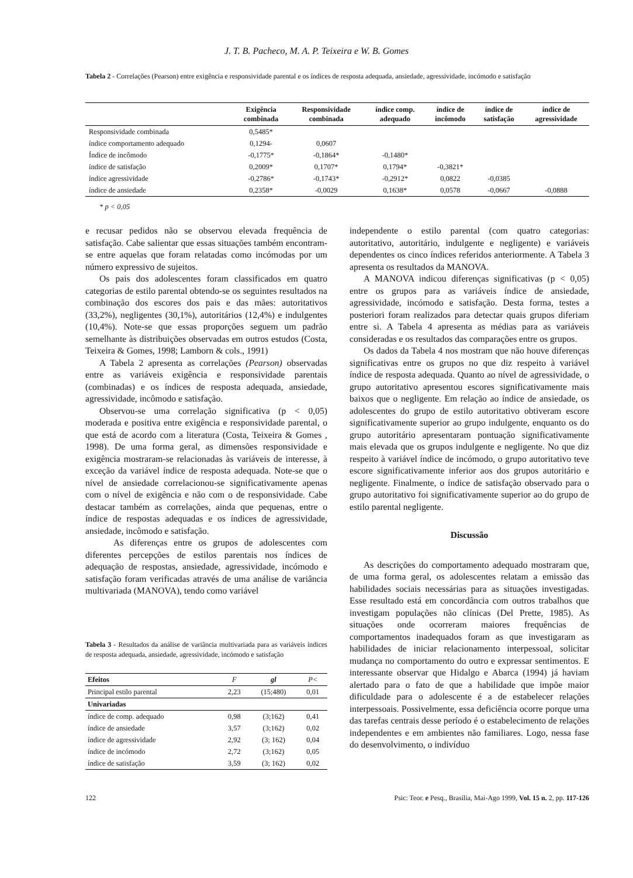J. T. B. Pacheco, M. A. P. Teixeira e W. B. Gomes
Tabela 2 - Correlações (Pearson) entre exigência e responsividade parental e os índices de resposta adequada, ansiedade, agressividade, incómodo e satisfação
| | Exigência combinada | Responsividade combinada | índice comp. adequado | índice de incômodo | índice de satisfação | índice de agressividade |
| --- | --- | --- | --- | --- | --- | --- |
| Responsividade combinada | 0,5485* | | | | | |
| índice comportamento adequado | 0,1294- | 0,0607 | | | | |
| Índice de incômodo | -0,1775* | -0,1864* | -0,1480* | | | |
| índice de satisfação | 0,2009* | 0,1707* | 0,1794* | -0,3821* | | |
| índice agressividade | -0,2786* | -0,1743* | -0,2912* | 0,0822 | -0,0385 | |
| índice de ansiedade | 0,2358* | -0,0029 | 0,1638* | 0,0578 | -0,0667 | -0,0888 |
* p < 0,05
e recusar pedidos não se observou elevada frequência de satisfação. Cabe salientar que essas situações também encontram-se entre aquelas que foram relatadas como incómodas por um número expressivo de sujeitos.
Os pais dos adolescentes foram classificados em quatro categorias de estilo parental obtendo-se os seguintes resultados na combinação dos escores dos pais e das mães: autoritativos (33,2%), negligentes (30,1%), autoritários (12,4%) e indulgentes (10,4%). Note-se que essas proporções seguem um padrão semelhante às distribuições observadas em outros estudos (Costa, Teixeira & Gomes, 1998; Lamborn & cols., 1991)
A Tabela 2 apresenta as correlações (Pearson) observadas entre as variáveis exigência e responsividade parentais (combinadas) e os índices de resposta adequada, ansiedade, agressividade, incômodo e satisfação.
Observou-se uma correlação significativa (p < 0,05) moderada e positiva entre exigência e responsividade parental, o que está de acordo com a literatura (Costa, Teixeira & Gomes , 1998). De uma forma geral, as dimensões responsividade e exigência mostraram-se relacionadas às variáveis de interesse, à exceção da variável índice de resposta adequada. Note-se que o nível de ansiedade correlacionou-se significativamente apenas com o nível de exigência e não com o de responsividade. Cabe destacar também as correlações, ainda que pequenas, entre o índice de respostas adequadas e os índices de agressividade, ansiedade, incômodo e satisfação.
As diferenças entre os grupos de adolescentes com diferentes percepções de estilos parentais nos índices de adequação de respostas, ansiedade, agressividade, incómodo e satisfação foram verificadas através de uma análise de variância multivariada (MANOVA), tendo como variável
Tabela 3 - Resultados da análise de variância multivariada para as variáveis índices de resposta adequada, ansiedade, agressividade, incómodo e satisfação
| Efeitos | F | gl | P< |
| --- | --- | --- | --- |
| Principal estilo parental | 2,23 | (15;480) | 0,01 |
| Univariadas | | | |
| índice de comp. adequado | 0,98 | (3;162) | 0,41 |
| índice de ansiedade | 3,57 | (3;162) | 0,02 |
| índice de agressividade | 2,92 | (3; 162) | 0,04 |
| índice de incómodo | 2,72 | (3;162) | 0,05 |
| índice de satisfação | 3,59 | (3; 162) | 0,02 |
independente o estilo parental (com quatro categorias: autoritativo, autoritário, indulgente e negligente) e variáveis dependentes os cinco índices referidos anteriormente. A Tabela 3 apresenta os resultados da MANOVA.
A MANOVA indicou diferenças significativas (p < 0,05) entre os grupos para as variáveis índice de ansiedade, agressividade, incómodo e satisfação. Desta forma, testes a posteriori foram realizados para detectar quais grupos diferiam entre si. A Tabela 4 apresenta as médias para as variáveis consideradas e os resultados das comparações entre os grupos.
Os dados da Tabela 4 nos mostram que não houve diferenças significativas entre os grupos no que diz respeito à variável índice de resposta adequada. Quanto ao nível de agressividade, o grupo autoritativo apresentou escores significativamente mais baixos que o negligente. Em relação ao índice de ansiedade, os adolescentes do grupo de estilo autoritativo obtiveram escore significativamente superior ao grupo indulgente, enquanto os do grupo autoritário apresentaram pontuação significativamente mais elevada que os grupos indulgente e negligente. No que diz respeito à variável índice de incómodo, o grupo autoritativo teve escore significativamente inferior aos dos grupos autoritário e negligente. Finalmente, o índice de satisfação observado para o grupo autoritativo foi significativamente superior ao do grupo de estilo parental negligente.
Discussão
As descrições do comportamento adequado mostraram que, de uma forma geral, os adolescentes relatam a emissão das habilidades sociais necessárias para as situações investigadas. Esse resultado está em concordância com outros trabalhos que investigam populações não clínicas (Del Prette, 1985). As situações onde ocorreram maiores frequências de comportamentos inadequados foram as que investigaram as habilidades de iniciar relacionamento interpessoal, solicitar mudança no comportamento do outro e expressar sentimentos. E interessante observar que Hidalgo e Abarca (1994) já haviam alertado para o fato de que a habilidade que impõe maior dificuldade para o adolescente é a de estabelecer relações interpessoais. Possivelmente, essa deficiência ocorre porque uma das tarefas centrais desse período é o estabelecimento de relações independentes e em ambientes não familiares. Logo, nessa fase do desenvolvimento, o indivíduo
122 Psic: Teor. e Pesq., Brasília, Mai-Ago 1999, Vol. 15 n. 2, pp. 117-126